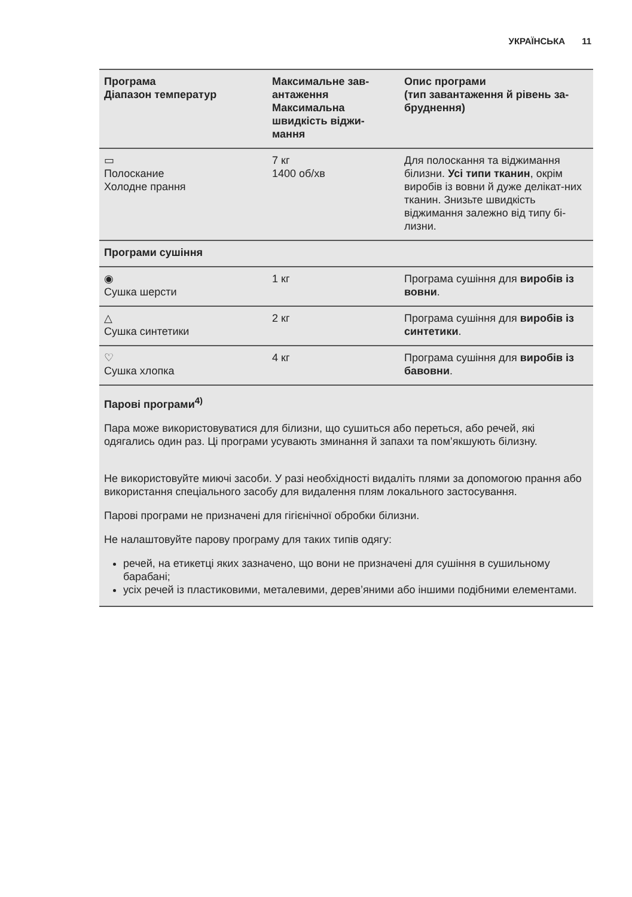УКРАЇНСЬКА 11
| Програма Діапазон температур | Максимальне зав-антаження Максимальна швидкість віджи-мання | Опис програми (тип завантаження й рівень за-бруднення) |
| --- | --- | --- |
| ▭ Полоскание Холодне прання | 7 кг 1400 об/хв | Для полоскання та віджимання білизни. Усі типи тканин , окрім виробів із вовни й дуже делікат-них тканин. Знизьте швидкість віджимання залежно від типу бі-лизни. |
| Програми сушіння | | |
| ◉ Сушка шерсти | 1 кг | Програма сушіння для виробів із вовни . |
| △ Сушка синтетики | 2 кг | Програма сушіння для виробів із синтетики . |
| ♡ Сушка хлопка | 4 кг | Програма сушіння для виробів із бавовни . |
| Парові програми<sup>4)</sup> Пара може використовуватися для білизни, що сушиться або переться, або речей, які одягались один раз. Ці програми усувають зминання й запахи та пом’якшують білизну. Не використовуйте миючі засоби. У разі необхідності видаліть плями за допомогою прання або використання спеціального засобу для видалення плям локального застосування. Парові програми не призначені для гігієнічної обробки білизни. Не налаштовуйте парову програму для таких типів одягу: речей, на етикетці яких зазначено, що вони не призначені для сушіння в сушильному барабані; усіх речей із пластиковими, металевими, дерев’яними або іншими подібними елементами. | | |